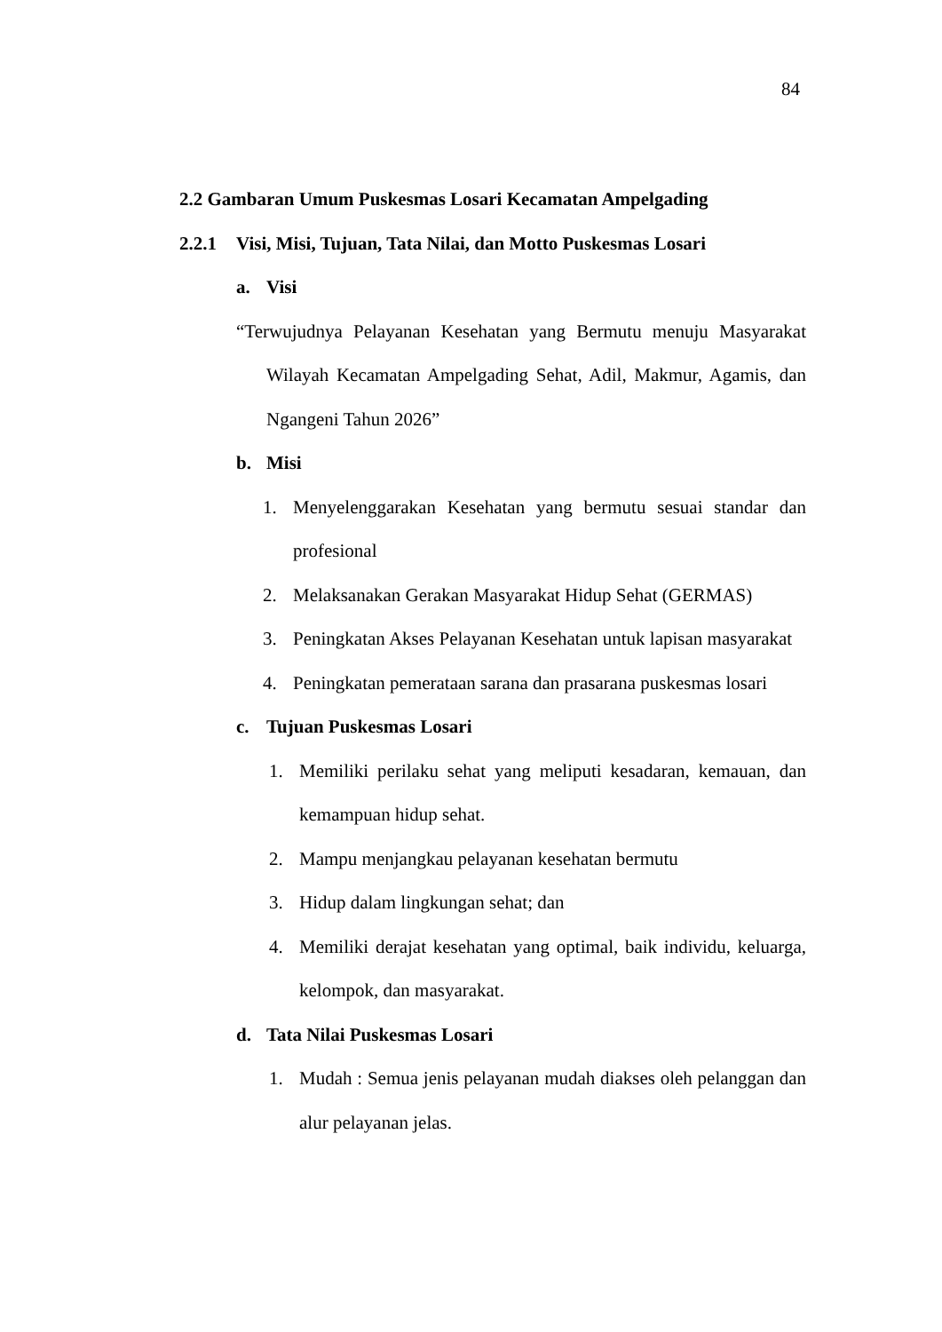84
2.2 Gambaran Umum Puskesmas Losari Kecamatan Ampelgading
2.2.1 Visi, Misi, Tujuan, Tata Nilai, dan Motto Puskesmas Losari
a. Visi
“Terwujudnya Pelayanan Kesehatan yang Bermutu menuju Masyarakat Wilayah Kecamatan Ampelgading Sehat, Adil, Makmur, Agamis, dan Ngangeni Tahun 2026”
b. Misi
1. Menyelenggarakan Kesehatan yang bermutu sesuai standar dan profesional
2. Melaksanakan Gerakan Masyarakat Hidup Sehat (GERMAS)
3. Peningkatan Akses Pelayanan Kesehatan untuk lapisan masyarakat
4. Peningkatan pemerataan sarana dan prasarana puskesmas losari
c. Tujuan Puskesmas Losari
1. Memiliki perilaku sehat yang meliputi kesadaran, kemauan, dan kemampuan hidup sehat.
2. Mampu menjangkau pelayanan kesehatan bermutu
3. Hidup dalam lingkungan sehat; dan
4. Memiliki derajat kesehatan yang optimal, baik individu, keluarga, kelompok, dan masyarakat.
d. Tata Nilai Puskesmas Losari
1. Mudah : Semua jenis pelayanan mudah diakses oleh pelanggan dan alur pelayanan jelas.